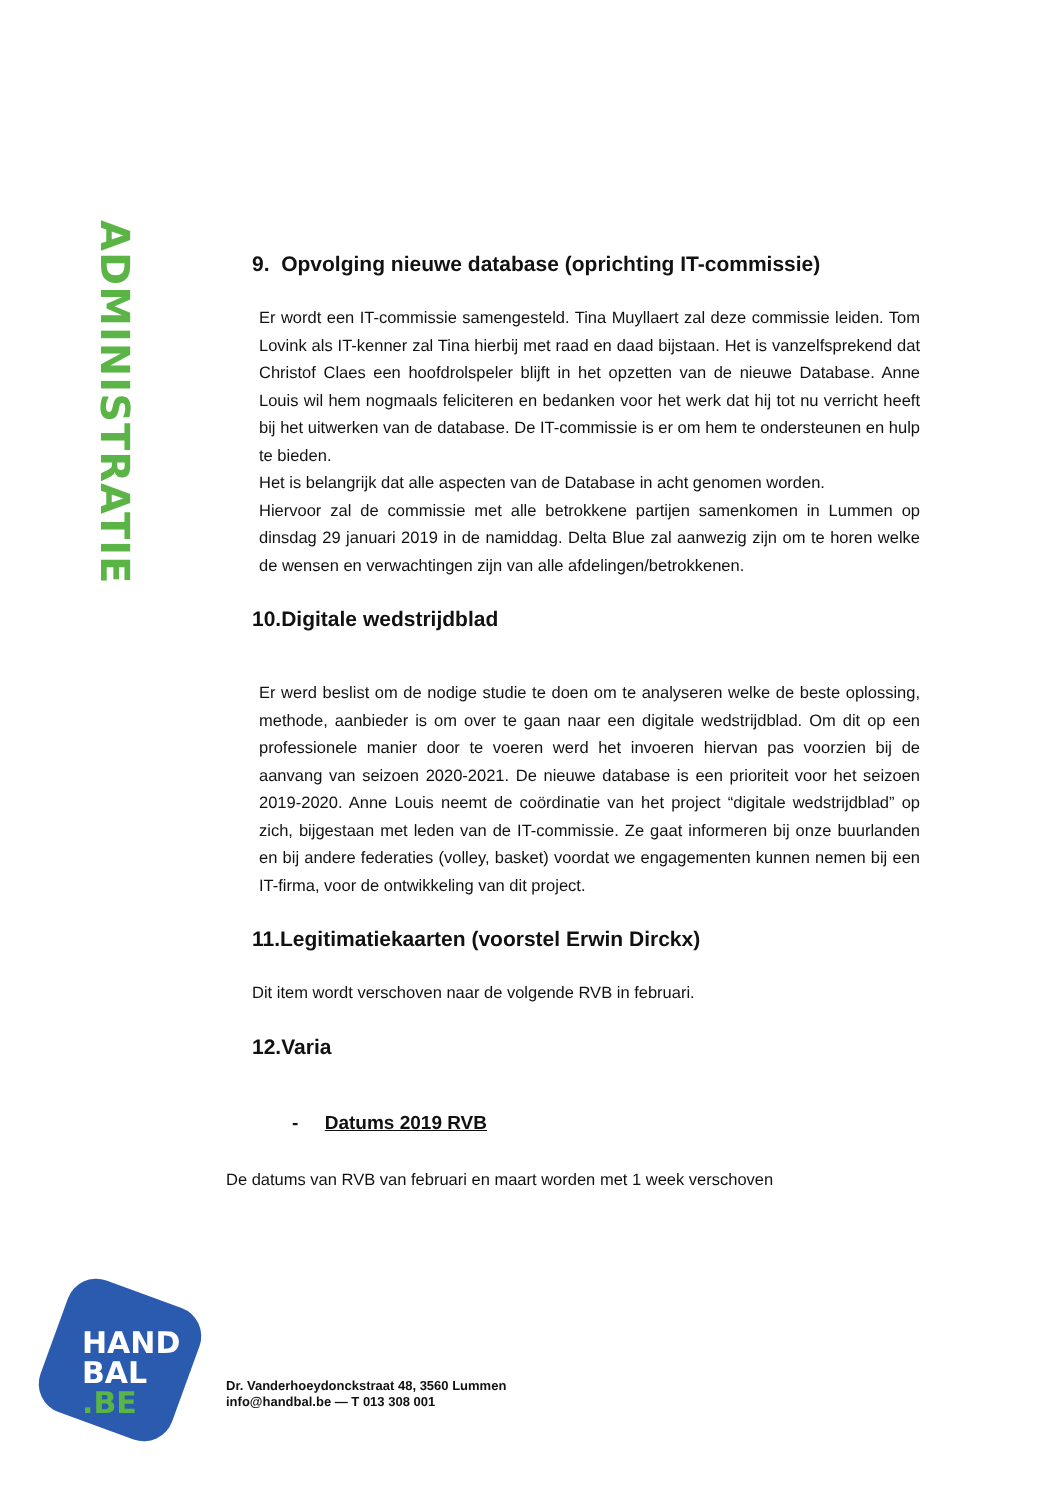ADMINISTRATIE
9. Opvolging nieuwe database (oprichting IT-commissie)
Er wordt een IT-commissie samengesteld. Tina Muyllaert zal deze commissie leiden. Tom Lovink als IT-kenner zal Tina hierbij met raad en daad bijstaan. Het is vanzelfsprekend dat Christof Claes een hoofdrolspeler blijft in het opzetten van de nieuwe Database. Anne Louis wil hem nogmaals feliciteren en bedanken voor het werk dat hij tot nu verricht heeft bij het uitwerken van de database. De IT-commissie is er om hem te ondersteunen en hulp te bieden.
Het is belangrijk dat alle aspecten van de Database in acht genomen worden.
Hiervoor zal de commissie met alle betrokkene partijen samenkomen in Lummen op dinsdag 29 januari 2019 in de namiddag. Delta Blue zal aanwezig zijn om te horen welke de wensen en verwachtingen zijn van alle afdelingen/betrokkenen.
10.Digitale wedstrijdblad
Er werd beslist om de nodige studie te doen om te analyseren welke de beste oplossing, methode, aanbieder is om over te gaan naar een digitale wedstrijdblad. Om dit op een professionele manier door te voeren werd het invoeren hiervan pas voorzien bij de aanvang van seizoen 2020-2021. De nieuwe database is een prioriteit voor het seizoen 2019-2020. Anne Louis neemt de coördinatie van het project “digitale wedstrijdblad” op zich, bijgestaan met leden van de IT-commissie. Ze gaat informeren bij onze buurlanden en bij andere federaties (volley, basket) voordat we engagementen kunnen nemen bij een IT-firma, voor de ontwikkeling van dit project.
11.Legitimatiekaarten (voorstel Erwin Dirckx)
Dit item wordt verschoven naar de volgende RVB in februari.
12.Varia
- Datums 2019 RVB
De datums van RVB van februari en maart worden met 1 week verschoven
HAND
BAL
.BE
Dr. Vanderhoeydonckstraat 48, 3560 Lummen
info@handbal.be — T 013 308 001